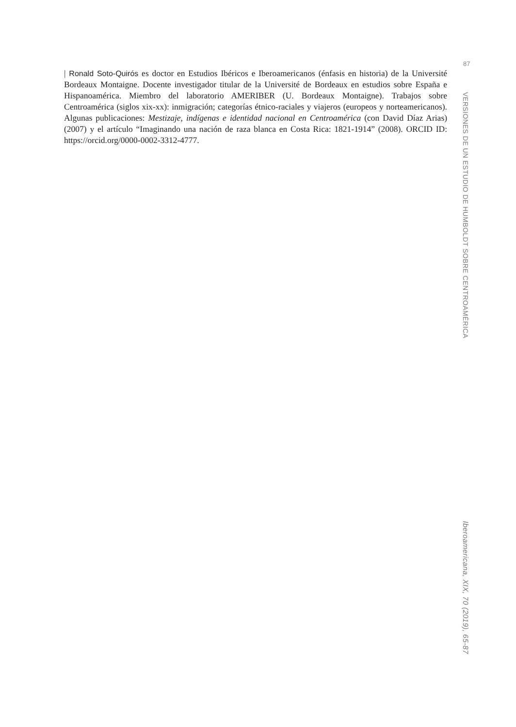| Ronald Soto-Quirós es doctor en Estudios Ibéricos e Iberoamericanos (énfasis en historia) de la Université Bordeaux Montaigne. Docente investigador titular de la Université de Bordeaux en estudios sobre España e Hispanoamérica. Miembro del laboratorio AMERIBER (U. Bordeaux Montaigne). Trabajos sobre Centroamérica (siglos xix-xx): inmigración; categorías étnico-raciales y viajeros (europeos y norteamericanos). Algunas publicaciones: Mestizaje, indígenas e identidad nacional en Centroamérica (con David Díaz Arias) (2007) y el artículo “Imaginando una nación de raza blanca en Costa Rica: 1821-1914” (2008). ORCID ID: https://orcid.org/0000-0002-3312-4777.
87
VERSIONES DE UN ESTUDIO DE HUMBOLDT SOBRE CENTROAMÉRICA
Iberoamericana, XIX, 70 (2019), 65-87